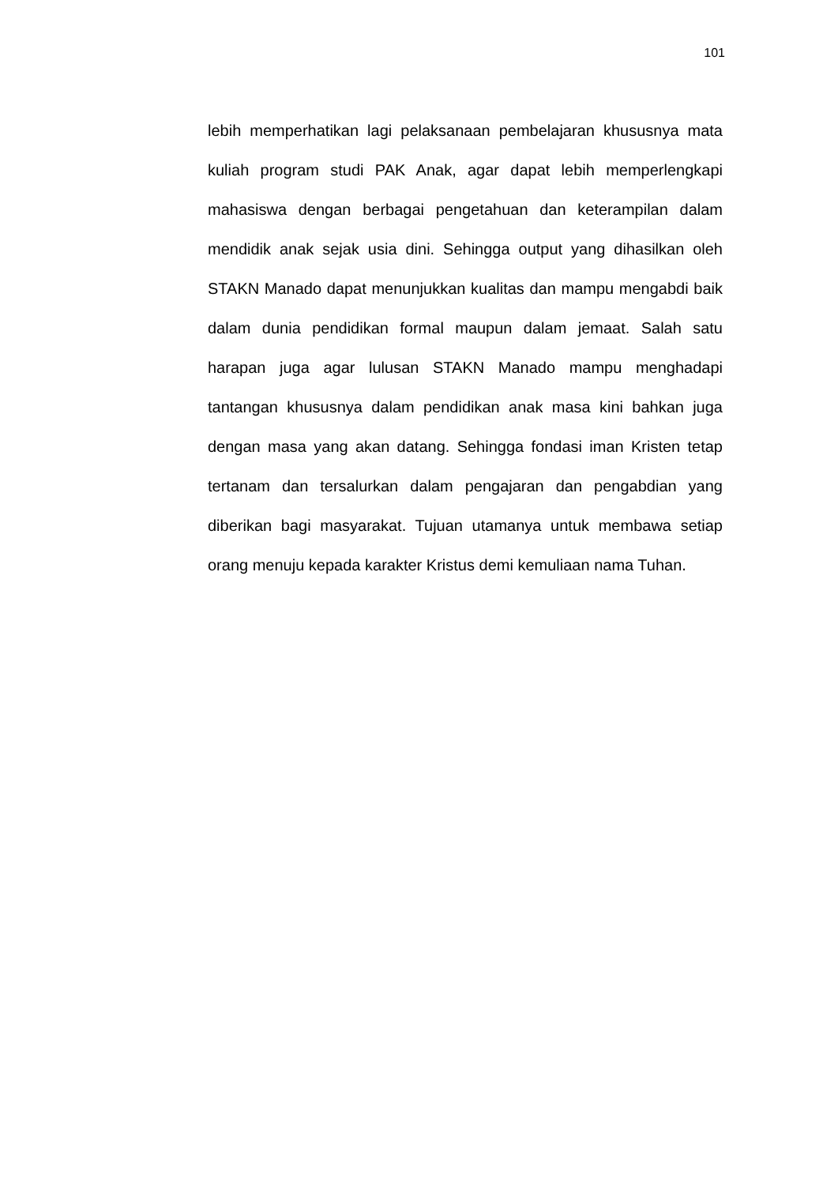101
lebih memperhatikan lagi pelaksanaan pembelajaran khususnya mata kuliah program studi PAK Anak, agar dapat lebih memperlengkapi mahasiswa dengan berbagai pengetahuan dan keterampilan dalam mendidik anak sejak usia dini. Sehingga output yang dihasilkan oleh STAKN Manado dapat menunjukkan kualitas dan mampu mengabdi baik dalam dunia pendidikan formal maupun dalam jemaat. Salah satu harapan juga agar lulusan STAKN Manado mampu menghadapi tantangan khususnya dalam pendidikan anak masa kini bahkan juga dengan masa yang akan datang. Sehingga fondasi iman Kristen tetap tertanam dan tersalurkan dalam pengajaran dan pengabdian yang diberikan bagi masyarakat. Tujuan utamanya untuk membawa setiap orang menuju kepada karakter Kristus demi kemuliaan nama Tuhan.